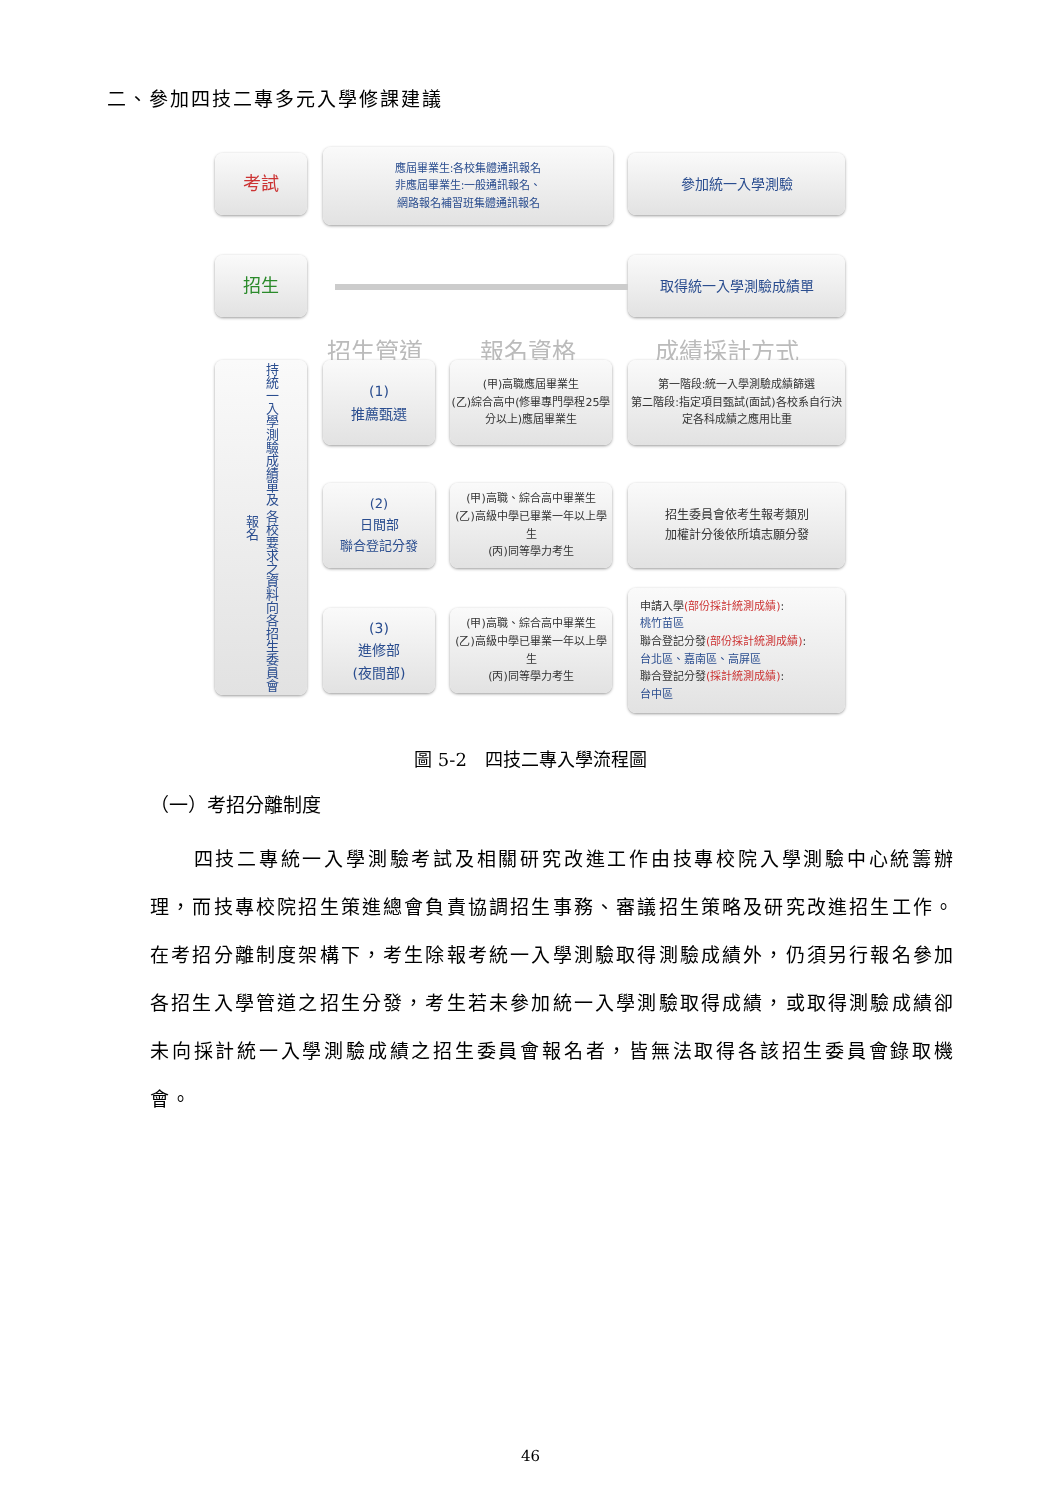二、參加四技二專多元入學修課建議
考試
應屆畢業生:各校集體通訊報名
非應屆畢業生:一般通訊報名、
網路報名補習班集體通訊報名
參加統一入學測驗
招生 取得統一入學測驗成績單
招生管道 報名資格 成績採計方式
持統一入學測驗成績單及 各校要求之資料向各招生委員會報名
(1)
推薦甄選
(甲)高職應屆畢業生
(乙)綜合高中(修畢專門學程25學分以上)應屆畢業生
第一階段:統一入學測驗成績篩選
第二階段:指定項目甄試(面試)各校系自行決定各科成績之應用比重
(2)
日間部
聯合登記分發
(甲)高職、綜合高中畢業生
(乙)高級中學已畢業一年以上學生
(丙)同等學力考生
招生委員會依考生報考類別
加權計分後依所填志願分發
(3)
進修部
(夜間部)
(甲)高職、綜合高中畢業生
(乙)高級中學已畢業一年以上學生
(丙)同等學力考生
申請入學(部份採計統測成績):
桃竹苗區
聯合登記分發(部份採計統測成績):
台北區、嘉南區、高屏區
聯合登記分發(採計統測成績):
台中區
圖 5-2　四技二專入學流程圖
（一）考招分離制度
　　四技二專統一入學測驗考試及相關研究改進工作由技專校院入學測驗中心統籌辦理，而技專校院招生策進總會負責協調招生事務、審議招生策略及研究改進招生工作。在考招分離制度架構下，考生除報考統一入學測驗取得測驗成績外，仍須另行報名參加各招生入學管道之招生分發，考生若未參加統一入學測驗取得成績，或取得測驗成績卻未向採計統一入學測驗成績之招生委員會報名者，皆無法取得各該招生委員會錄取機會。
46